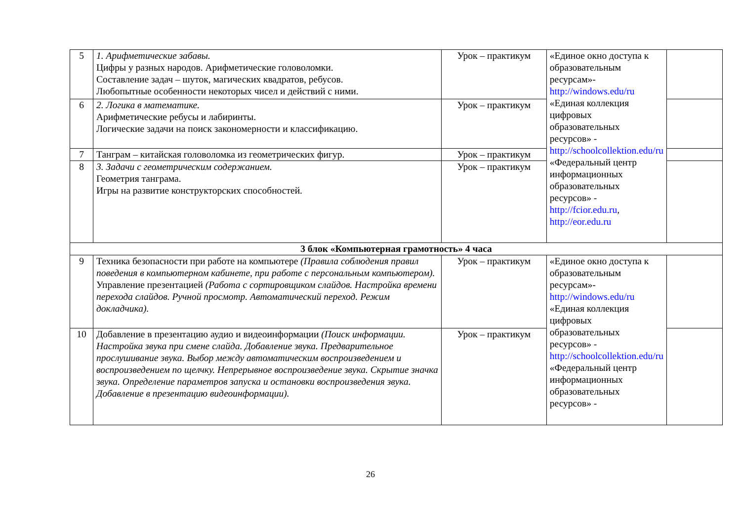| 5 | 1. Арифметические забавы. Цифры у разных народов. Арифметические головоломки. Составление задач – шуток, магических квадратов, ребусов. Любопытные особенности некоторых чисел и действий с ними. | Урок – практикум | «Единое окно доступа к образовательным ресурсам»- http://windows.edu/ru «Единая коллекция цифровых образовательных ресурсов» - http://schoolcollektion.edu/ru «Федеральный центр информационных образовательных ресурсов» - http://fcior.edu.ru , http://eor.edu.ru | |
| 6 | 2. Логика в математике. Арифметические ребусы и лабиринты. Логические задачи на поиск закономерности и классификацию. | Урок – практикум | | |
| 7 | Танграм – китайская головоломка из геометрических фигур. | Урок – практикум | | |
| 8 | 3. Задачи с геометрическим содержанием. Геометрия танграма. Игры на развитие конструкторских способностей. | Урок – практикум | | |
| 3 блок «Компьютерная грамотность» 4 часа | | | | |
| 9 | Техника безопасности при работе на компьютере (Правила соблюдения правил поведения в компьютерном кабинете, при работе с персональным компьютером). Управление презентацией (Работа с сортировщиком слайдов. Настройка времени перехода слайдов. Ручной просмотр. Автоматический переход. Режим докладчика). | Урок – практикум | «Единое окно доступа к образовательным ресурсам»- http://windows.edu/ru «Единая коллекция цифровых образовательных ресурсов» - http://schoolcollektion.edu/ru «Федеральный центр информационных образовательных ресурсов» - | |
| 10 | Добавление в презентацию аудио и видеоинформации (Поиск информации. Настройка звука при смене слайда. Добавление звука. Предварительное прослушивание звука. Выбор между автоматическим воспроизведением и воспроизведением по щелчку. Непрерывное воспроизведение звука. Скрытие значка звука. Определение параметров запуска и остановки воспроизведения звука. Добавление в презентацию видеоинформации). | Урок – практикум | | |
26